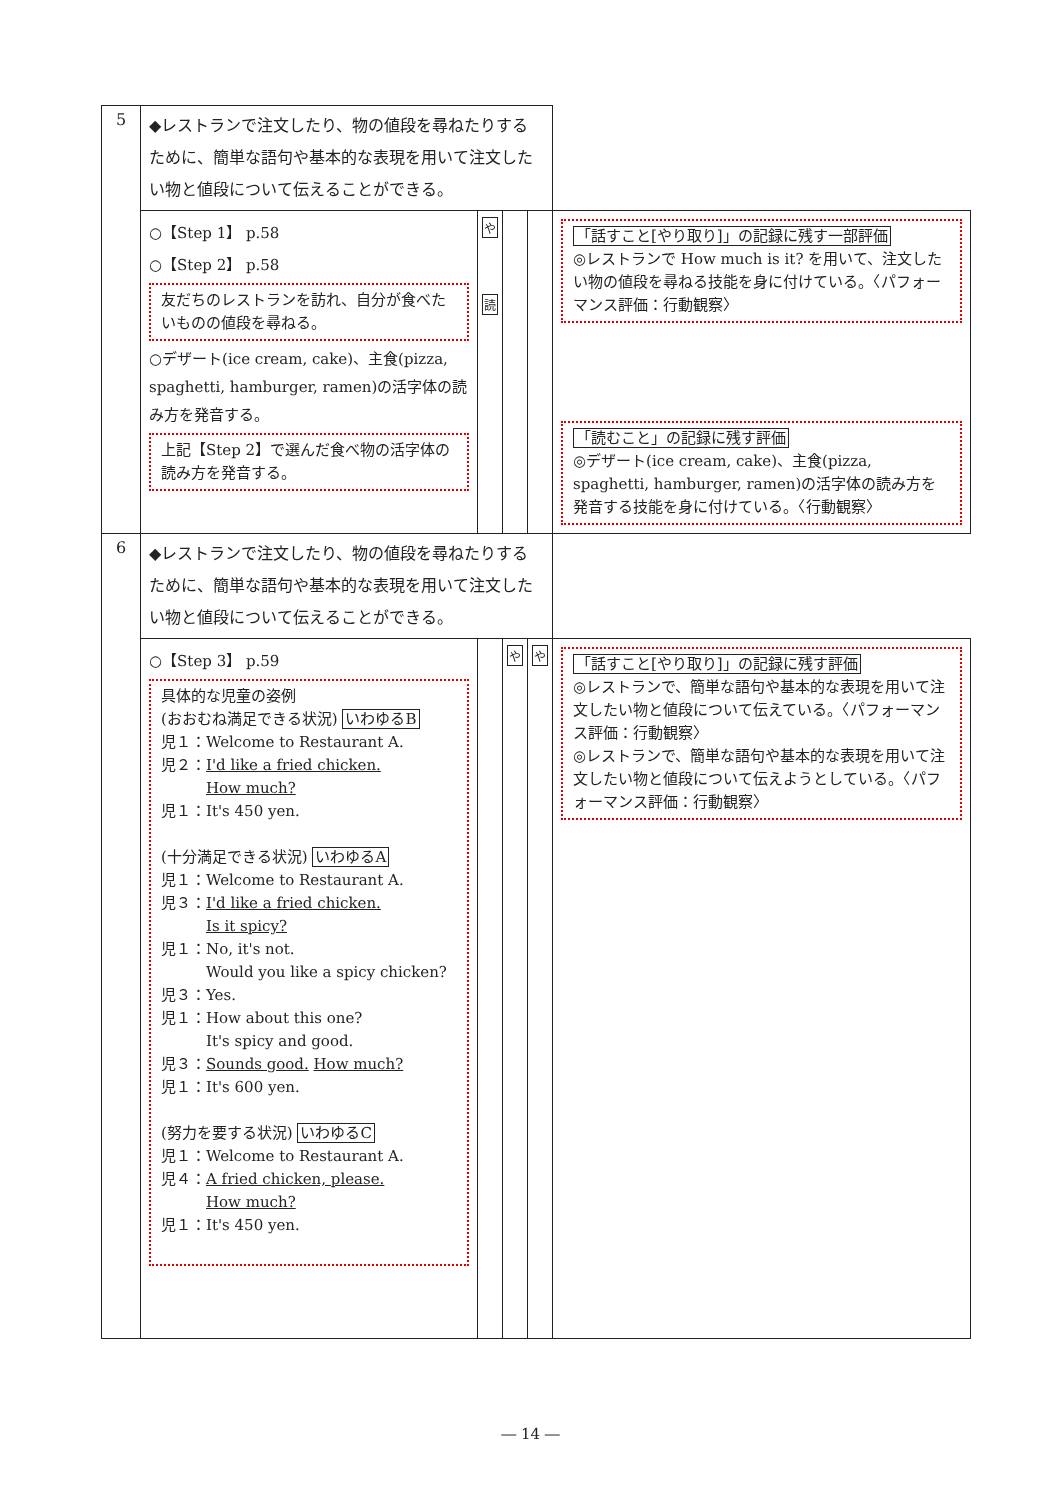| 5 | ◆レストランで注文したり、物の値段を尋ねたりするために、簡単な語句や基本的な表現を用いて注文したい物と値段について伝えることができる。 | | | | |
| | ○【Step 1】 p.58 ○【Step 2】 p.58 友だちのレストランを訪れ、自分が食べたいものの値段を尋ねる。 ○デザート(ice cream, cake)、主食(pizza, spaghetti, hamburger, ramen)の活字体の読み方を発音する。 上記【Step 2】で選んだ食べ物の活字体の読み方を発音する。 | や 読 | | | 「話すこと[やり取り]」の記録に残す一部評価 ◎レストランで How much is it? を用いて、注文したい物の値段を尋ねる技能を身に付けている。〈パフォーマンス評価：行動観察〉 「読むこと」の記録に残す評価 ◎デザート(ice cream, cake)、主食(pizza, spaghetti, hamburger, ramen)の活字体の読み方を発音する技能を身に付けている。〈行動観察〉 |
| 6 | ◆レストランで注文したり、物の値段を尋ねたりするために、簡単な語句や基本的な表現を用いて注文したい物と値段について伝えることができる。 | | | | |
| | ○【Step 3】 p.59 具体的な児童の姿例 (おおむね満足できる状況) いわゆるB 児１：Welcome to Restaurant A. 児２： I'd like a fried chicken. How much? 児１：It's 450 yen. (十分満足できる状況) いわゆるA 児１：Welcome to Restaurant A. 児３： I'd like a fried chicken. Is it spicy? 児１：No, it's not. Would you like a spicy chicken? 児３：Yes. 児１：How about this one? It's spicy and good. 児３： Sounds good. How much? 児１：It's 600 yen. (努力を要する状況) いわゆるC 児１：Welcome to Restaurant A. 児４： A fried chicken, please. How much? 児１：It's 450 yen. | | や | や | 「話すこと[やり取り]」の記録に残す評価 ◎レストランで、簡単な語句や基本的な表現を用いて注文したい物と値段について伝えている。〈パフォーマンス評価：行動観察〉 ◎レストランで、簡単な語句や基本的な表現を用いて注文したい物と値段について伝えようとしている。〈パフォーマンス評価：行動観察〉 |
― 14 ―